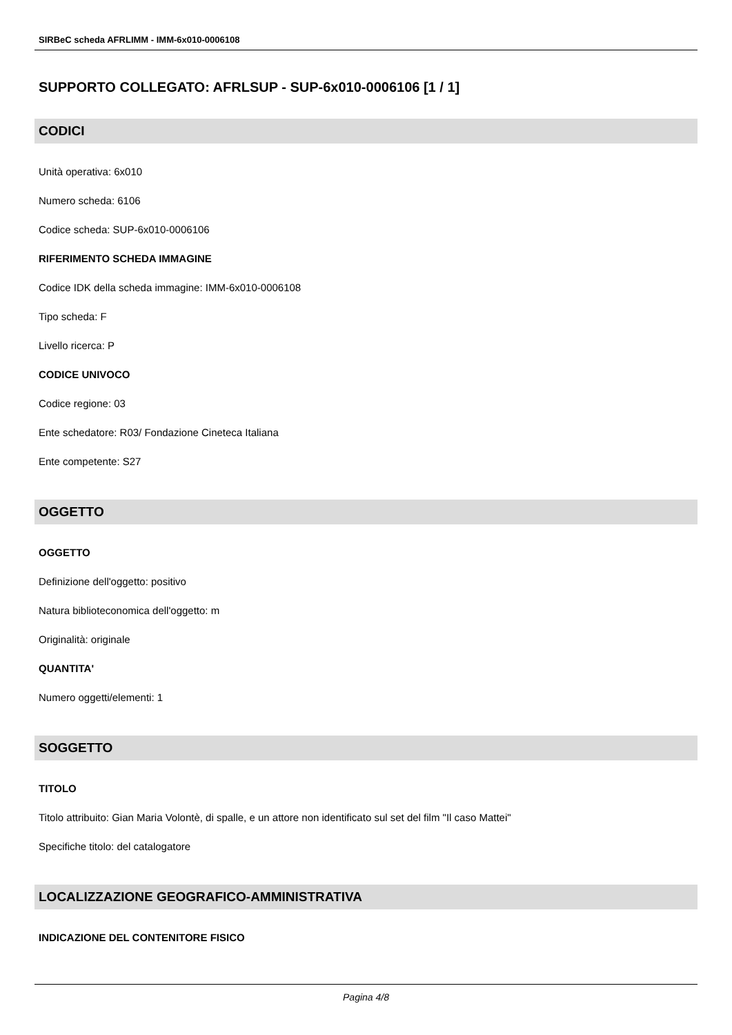SIRBeC scheda AFRLIMM - IMM-6x010-0006108
SUPPORTO COLLEGATO: AFRLSUP - SUP-6x010-0006106 [1 / 1]
CODICI
Unità operativa: 6x010
Numero scheda: 6106
Codice scheda: SUP-6x010-0006106
RIFERIMENTO SCHEDA IMMAGINE
Codice IDK della scheda immagine: IMM-6x010-0006108
Tipo scheda: F
Livello ricerca: P
CODICE UNIVOCO
Codice regione: 03
Ente schedatore: R03/ Fondazione Cineteca Italiana
Ente competente: S27
OGGETTO
OGGETTO
Definizione dell'oggetto: positivo
Natura biblioteconomica dell'oggetto: m
Originalità: originale
QUANTITA'
Numero oggetti/elementi: 1
SOGGETTO
TITOLO
Titolo attribuito: Gian Maria Volontè, di spalle, e un attore non identificato sul set del film "Il caso Mattei"
Specifiche titolo: del catalogatore
LOCALIZZAZIONE GEOGRAFICO-AMMINISTRATIVA
INDICAZIONE DEL CONTENITORE FISICO
Pagina 4/8